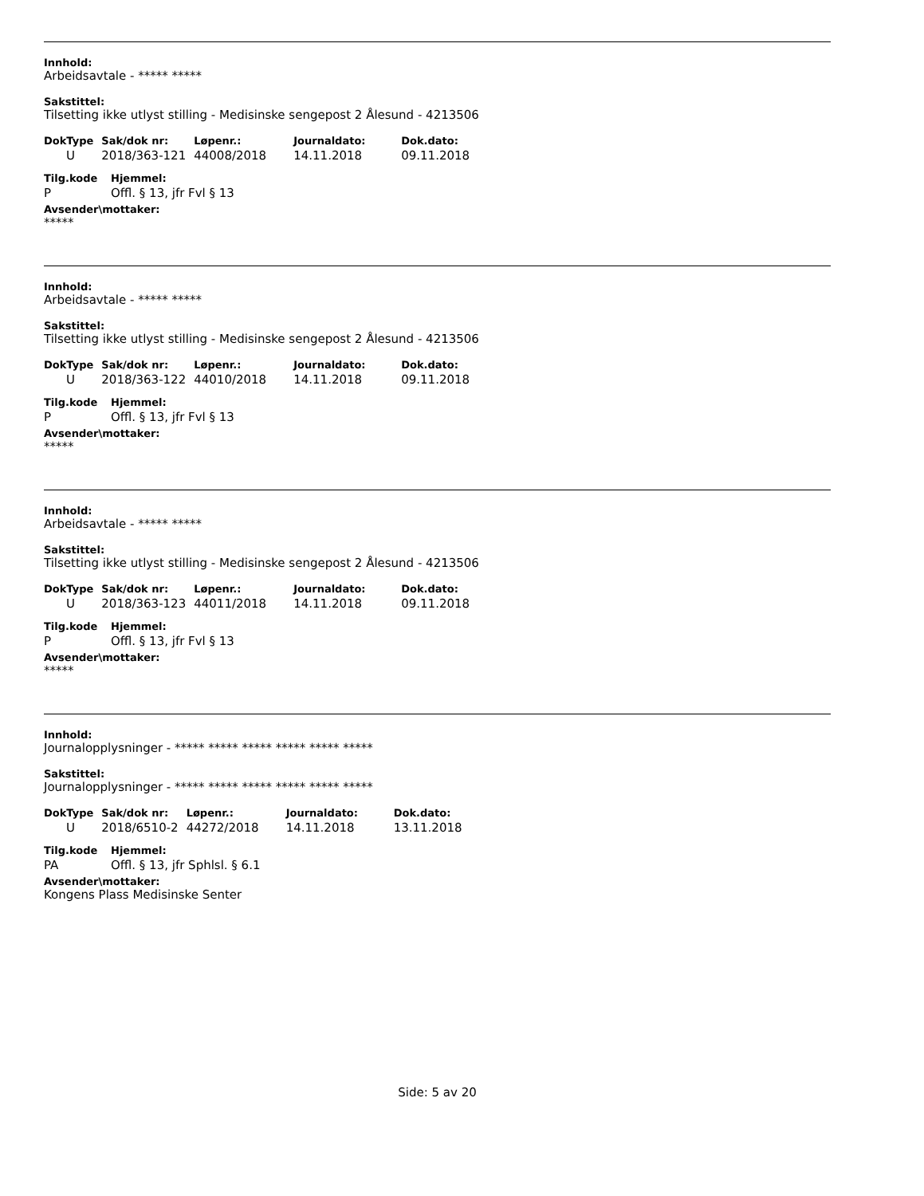Innhold:
Arbeidsavtale - ***** *****
Sakstittel:
Tilsetting ikke utlyst stilling - Medisinske sengepost 2 Ålesund - 4213506
| DokType | Sak/dok nr: | Løpenr.: | Journaldato: | Dok.dato: |
| --- | --- | --- | --- | --- |
| U | 2018/363-121 | 44008/2018 | 14.11.2018 | 09.11.2018 |
| Tilg.kode | Hjemmel: |
| --- | --- |
| P | Offl. § 13, jfr Fvl § 13 |
Avsender\mottaker:
*****
Innhold:
Arbeidsavtale - ***** *****
Sakstittel:
Tilsetting ikke utlyst stilling - Medisinske sengepost 2 Ålesund - 4213506
| DokType | Sak/dok nr: | Løpenr.: | Journaldato: | Dok.dato: |
| --- | --- | --- | --- | --- |
| U | 2018/363-122 | 44010/2018 | 14.11.2018 | 09.11.2018 |
| Tilg.kode | Hjemmel: |
| --- | --- |
| P | Offl. § 13, jfr Fvl § 13 |
Avsender\mottaker:
*****
Innhold:
Arbeidsavtale - ***** *****
Sakstittel:
Tilsetting ikke utlyst stilling - Medisinske sengepost 2 Ålesund - 4213506
| DokType | Sak/dok nr: | Løpenr.: | Journaldato: | Dok.dato: |
| --- | --- | --- | --- | --- |
| U | 2018/363-123 | 44011/2018 | 14.11.2018 | 09.11.2018 |
| Tilg.kode | Hjemmel: |
| --- | --- |
| P | Offl. § 13, jfr Fvl § 13 |
Avsender\mottaker:
*****
Innhold:
Journalopplysninger - ***** ***** ***** ***** ***** *****
Sakstittel:
Journalopplysninger - ***** ***** ***** ***** ***** *****
| DokType | Sak/dok nr: | Løpenr.: | Journaldato: | Dok.dato: |
| --- | --- | --- | --- | --- |
| U | 2018/6510-2 | 44272/2018 | 14.11.2018 | 13.11.2018 |
| Tilg.kode | Hjemmel: |
| --- | --- |
| PA | Offl. § 13, jfr Sphlsl. § 6.1 |
Avsender\mottaker:
Kongens Plass Medisinske Senter
Side: 5 av 20